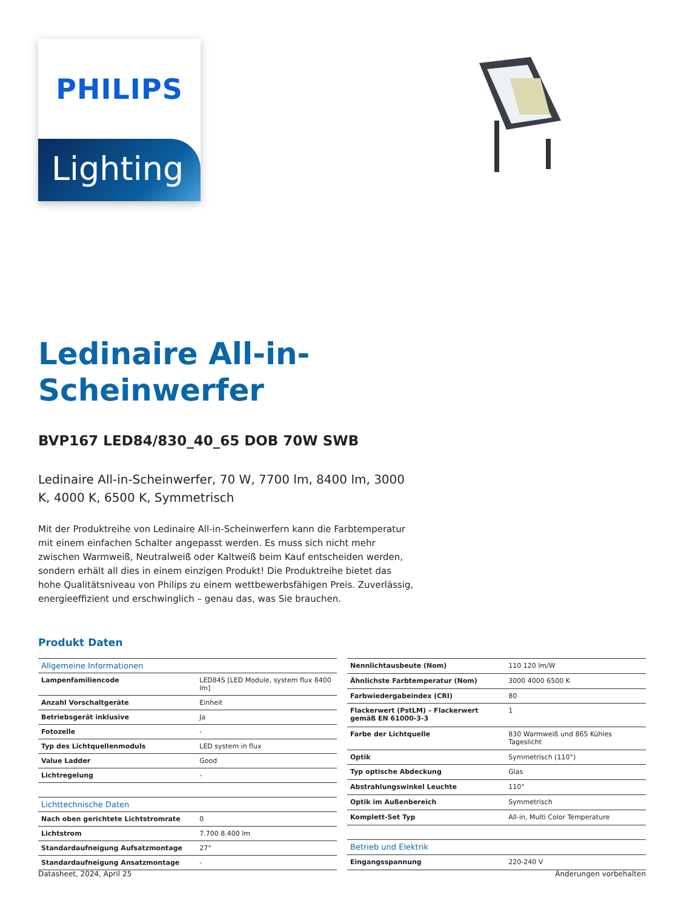PHILIPS
Lighting
Ledinaire All-in-
Scheinwerfer
BVP167 LED84/830_40_65 DOB 70W SWB
Ledinaire All-in-Scheinwerfer, 70 W, 7700 lm, 8400 lm, 3000 K, 4000 K, 6500 K, Symmetrisch
Mit der Produktreihe von Ledinaire All-in-Scheinwerfern kann die Farbtemperatur mit einem einfachen Schalter angepasst werden. Es muss sich nicht mehr zwischen Warmweiß, Neutralweiß oder Kaltweiß beim Kauf entscheiden werden, sondern erhält all dies in einem einzigen Produkt! Die Produktreihe bietet das hohe Qualitätsniveau von Philips zu einem wettbewerbsfähigen Preis. Zuverlässig, energieeffizient und erschwinglich – genau das, was Sie brauchen.
Produkt Daten
| Allgemeine Informationen | |
| Lampenfamiliencode | LED84S [LED Module, system flux 8400 lm] |
| Anzahl Vorschaltgeräte | Einheit |
| Betriebsgerät inklusive | Ja |
| Fotozelle | - |
| Typ des Lichtquellenmoduls | LED system in flux |
| Value Ladder | Good |
| Lichtregelung | - |
| Lichttechnische Daten | |
| Nach oben gerichtete Lichtstromrate | 0 |
| Lichtstrom | 7.700 8.400 lm |
| Standardaufneigung Aufsatzmontage | 27° |
| Standardaufneigung Ansatzmontage | - |
| Nennlichtausbeute (Nom) | 110 120 lm/W |
| Ähnlichste Farbtemperatur (Nom) | 3000 4000 6500 K |
| Farbwiedergabeindex (CRI) | 80 |
| Flackerwert (PstLM) – Flackerwert gemäß EN 61000-3-3 | 1 |
| Farbe der Lichtquelle | 830 Warmweiß und 865 Kühles Tageslicht |
| Optik | Symmetrisch (110°) |
| Typ optische Abdeckung | Glas |
| Abstrahlungswinkel Leuchte | 110° |
| Optik im Außenbereich | Symmetrisch |
| Komplett-Set Typ | All-in, Multi Color Temperature |
| Betrieb und Elektrik | |
| Eingangsspannung | 220-240 V |
Datasheet, 2024, April 25 Änderungen vorbehalten